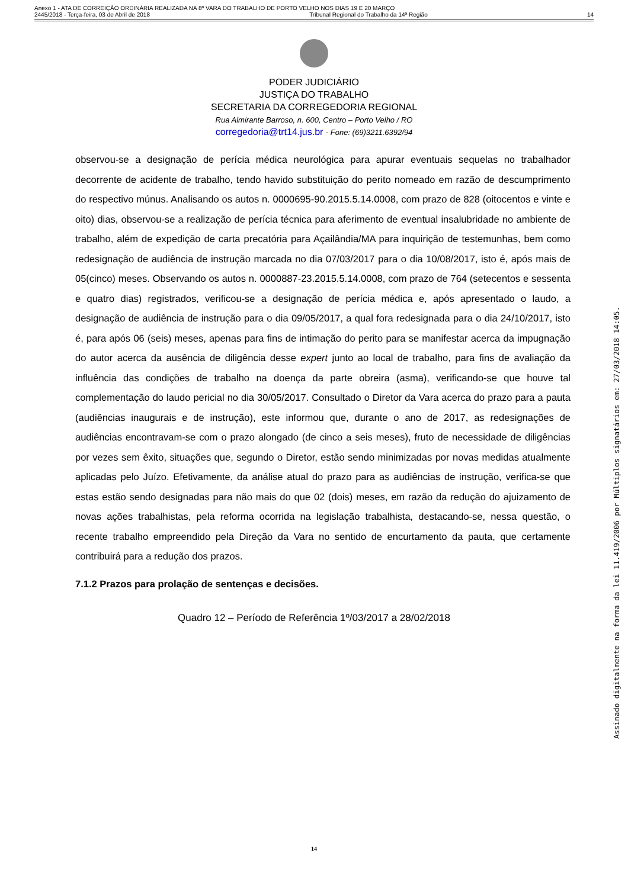Anexo 1 - ATA DE CORREIÇÃO ORDINÁRIA REALIZADA NA 8ª VARA DO TRABALHO DE PORTO VELHO NOS DIAS 19 E 20 MARÇO
2445/2018 - Terça-feira, 03 de Abril de 2018 Tribunal Regional do Trabalho da 14ª Região 14
PODER JUDICIÁRIO
JUSTIÇA DO TRABALHO
SECRETARIA DA CORREGEDORIA REGIONAL
Rua Almirante Barroso, n. 600, Centro – Porto Velho / RO
corregedoria@trt14.jus.br - Fone: (69)3211.6392/94
observou-se a designação de perícia médica neurológica para apurar eventuais sequelas no trabalhador decorrente de acidente de trabalho, tendo havido substituição do perito nomeado em razão de descumprimento do respectivo múnus. Analisando os autos n. 0000695-90.2015.5.14.0008, com prazo de 828 (oitocentos e vinte e oito) dias, observou-se a realização de perícia técnica para aferimento de eventual insalubridade no ambiente de trabalho, além de expedição de carta precatória para Açailândia/MA para inquirição de testemunhas, bem como redesignação de audiência de instrução marcada no dia 07/03/2017 para o dia 10/08/2017, isto é, após mais de 05(cinco) meses. Observando os autos n. 0000887-23.2015.5.14.0008, com prazo de 764 (setecentos e sessenta e quatro dias) registrados, verificou-se a designação de perícia médica e, após apresentado o laudo, a designação de audiência de instrução para o dia 09/05/2017, a qual fora redesignada para o dia 24/10/2017, isto é, para após 06 (seis) meses, apenas para fins de intimação do perito para se manifestar acerca da impugnação do autor acerca da ausência de diligência desse expert junto ao local de trabalho, para fins de avaliação da influência das condições de trabalho na doença da parte obreira (asma), verificando-se que houve tal complementação do laudo pericial no dia 30/05/2017. Consultado o Diretor da Vara acerca do prazo para a pauta (audiências inaugurais e de instrução), este informou que, durante o ano de 2017, as redesignações de audiências encontravam-se com o prazo alongado (de cinco a seis meses), fruto de necessidade de diligências por vezes sem êxito, situações que, segundo o Diretor, estão sendo minimizadas por novas medidas atualmente aplicadas pelo Juízo. Efetivamente, da análise atual do prazo para as audiências de instrução, verifica-se que estas estão sendo designadas para não mais do que 02 (dois) meses, em razão da redução do ajuizamento de novas ações trabalhistas, pela reforma ocorrida na legislação trabalhista, destacando-se, nessa questão, o recente trabalho empreendido pela Direção da Vara no sentido de encurtamento da pauta, que certamente contribuirá para a redução dos prazos.
7.1.2 Prazos para prolação de sentenças e decisões.
Quadro 12 – Período de Referência 1º/03/2017 a 28/02/2018
14
Assinado digitalmente na forma da lei 11.419/2006 por Múltiplos signatários em: 27/03/2018 14:05.